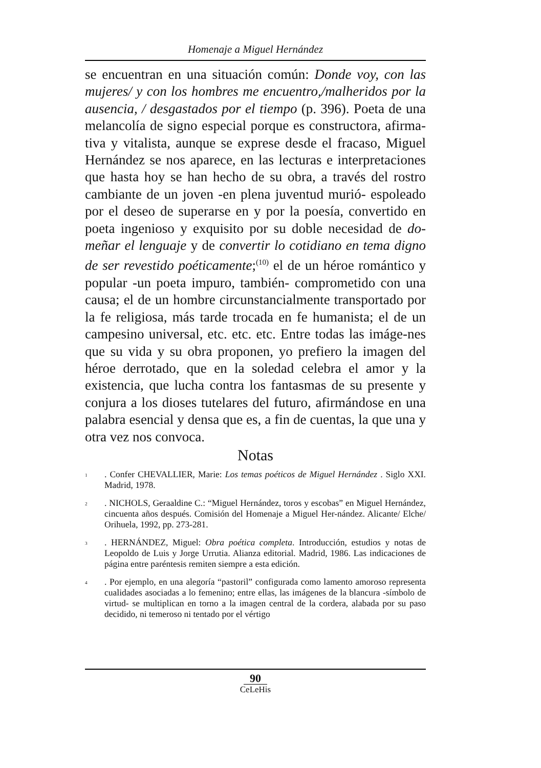Homenaje a Miguel Hernández
se encuentran en una situación común: Donde voy, con las mujeres/ y con los hombres me encuentro,/malheridos por la ausencia, / desgastados por el tiempo (p. 396). Poeta de una melancolía de signo especial porque es constructora, afirma-tiva y vitalista, aunque se exprese desde el fracaso, Miguel Hernández se nos aparece, en las lecturas e interpretaciones que hasta hoy se han hecho de su obra, a través del rostro cambiante de un joven -en plena juventud murió- espoleado por el deseo de superarse en y por la poesía, convertido en poeta ingenioso y exquisito por su doble necesidad de do-meñar el lenguaje y de convertir lo cotidiano en tema digno de ser revestido poéticamente;<sup>(10)</sup> el de un héroe romántico y popular -un poeta impuro, también- comprometido con una causa; el de un hombre circunstancialmente transportado por la fe religiosa, más tarde trocada en fe humanista; el de un campesino universal, etc. etc. etc. Entre todas las imáge-nes que su vida y su obra proponen, yo prefiero la imagen del héroe derrotado, que en la soledad celebra el amor y la existencia, que lucha contra los fantasmas de su presente y conjura a los dioses tutelares del futuro, afirmándose en una palabra esencial y densa que es, a fin de cuentas, la que una y otra vez nos convoca.
Notas
<sup>1</sup>
. Confer CHEVALLIER, Marie: Los temas poéticos de Miguel Hernández . Siglo XXI. Madrid, 1978.
<sup>2</sup>
. NICHOLS, Geraaldine C.: “Miguel Hernández, toros y escobas” en Miguel Hernández, cincuenta años después. Comisión del Homenaje a Miguel Her-nández. Alicante/ Elche/ Orihuela, 1992, pp. 273-281.
<sup>3</sup>
. HERNÁNDEZ, Miguel: Obra poética completa. Introducción, estudios y notas de Leopoldo de Luis y Jorge Urrutia. Alianza editorial. Madrid, 1986. Las indicaciones de página entre paréntesis remiten siempre a esta edición.
<sup>4</sup>
. Por ejemplo, en una alegoría “pastoril” configurada como lamento amoroso representa cualidades asociadas a lo femenino; entre ellas, las imágenes de la blancura -símbolo de virtud- se multiplican en torno a la imagen central de la cordera, alabada por su paso decidido, ni temeroso ni tentado por el vértigo
90
CeLeHis